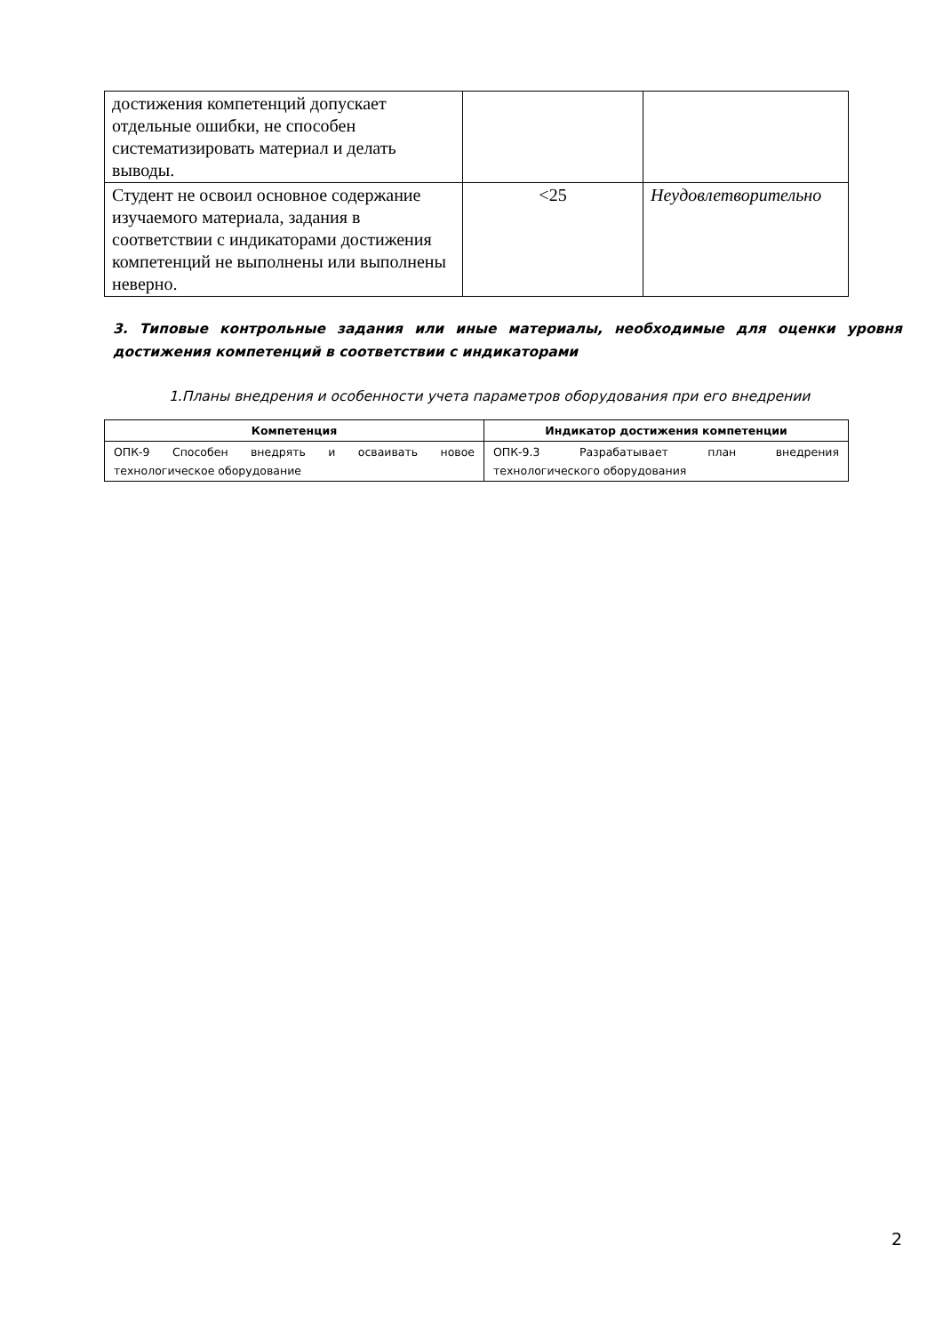| достижения компетенций допускает отдельные ошибки, не способен систематизировать материал и делать выводы. | | |
| Студент не освоил основное содержание изучаемого материала, задания в соответствии с индикаторами достижения компетенций не выполнены или выполнены неверно. | <25 | Неудовлетворительно |
3. Типовые контрольные задания или иные материалы, необходимые для оценки уровня достижения компетенций в соответствии с индикаторами
1.Планы внедрения и особенности учета параметров оборудования при его внедрении
| Компетенция | Индикатор достижения компетенции |
| --- | --- |
| ОПК-9 Способен внедрять и осваивать новое технологическое оборудование | ОПК-9.3 Разрабатывает план внедрения технологического оборудования |
2